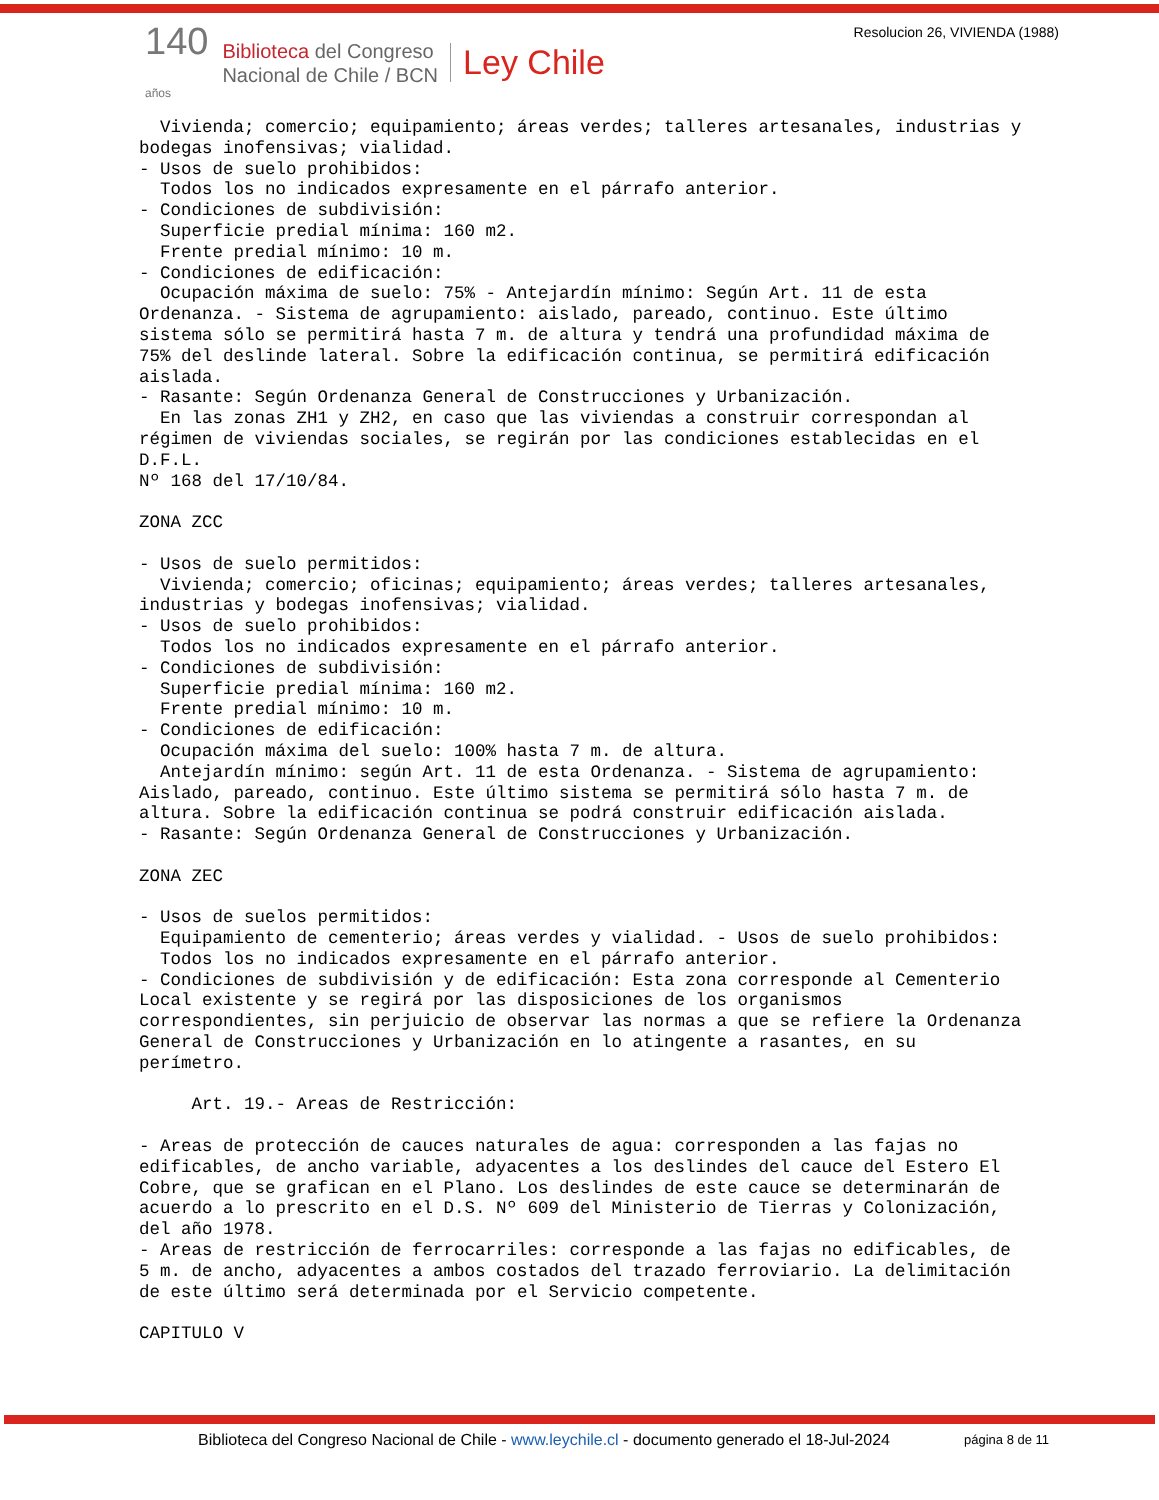Resolucion 26, VIVIENDA (1988)
140
años
Biblioteca del Congreso
Nacional de Chile / BCN
Ley Chile
  Vivienda; comercio; equipamiento; áreas verdes; talleres artesanales, industrias y
bodegas inofensivas; vialidad.
- Usos de suelo prohibidos:
  Todos los no indicados expresamente en el párrafo anterior.
- Condiciones de subdivisión:
  Superficie predial mínima: 160 m2.
  Frente predial mínimo: 10 m.
- Condiciones de edificación:
  Ocupación máxima de suelo: 75% - Antejardín mínimo: Según Art. 11 de esta
Ordenanza. - Sistema de agrupamiento: aislado, pareado, continuo. Este último
sistema sólo se permitirá hasta 7 m. de altura y tendrá una profundidad máxima de
75% del deslinde lateral. Sobre la edificación continua, se permitirá edificación
aislada.
- Rasante: Según Ordenanza General de Construcciones y Urbanización.
  En las zonas ZH1 y ZH2, en caso que las viviendas a construir correspondan al
régimen de viviendas sociales, se regirán por las condiciones establecidas en el
D.F.L.
Nº 168 del 17/10/84.

ZONA ZCC

- Usos de suelo permitidos:
  Vivienda; comercio; oficinas; equipamiento; áreas verdes; talleres artesanales,
industrias y bodegas inofensivas; vialidad.
- Usos de suelo prohibidos:
  Todos los no indicados expresamente en el párrafo anterior.
- Condiciones de subdivisión:
  Superficie predial mínima: 160 m2.
  Frente predial mínimo: 10 m.
- Condiciones de edificación:
  Ocupación máxima del suelo: 100% hasta 7 m. de altura.
  Antejardín mínimo: según Art. 11 de esta Ordenanza. - Sistema de agrupamiento:
Aislado, pareado, continuo. Este último sistema se permitirá sólo hasta 7 m. de
altura. Sobre la edificación continua se podrá construir edificación aislada.
- Rasante: Según Ordenanza General de Construcciones y Urbanización.

ZONA ZEC

- Usos de suelos permitidos:
  Equipamiento de cementerio; áreas verdes y vialidad. - Usos de suelo prohibidos:
  Todos los no indicados expresamente en el párrafo anterior.
- Condiciones de subdivisión y de edificación: Esta zona corresponde al Cementerio
Local existente y se regirá por las disposiciones de los organismos
correspondientes, sin perjuicio de observar las normas a que se refiere la Ordenanza
General de Construcciones y Urbanización en lo atingente a rasantes, en su
perímetro.

     Art. 19.- Areas de Restricción:

- Areas de protección de cauces naturales de agua: corresponden a las fajas no
edificables, de ancho variable, adyacentes a los deslindes del cauce del Estero El
Cobre, que se grafican en el Plano. Los deslindes de este cauce se determinarán de
acuerdo a lo prescrito en el D.S. Nº 609 del Ministerio de Tierras y Colonización,
del año 1978.
- Areas de restricción de ferrocarriles: corresponde a las fajas no edificables, de
5 m. de ancho, adyacentes a ambos costados del trazado ferroviario. La delimitación
de este último será determinada por el Servicio competente.

CAPITULO V
Biblioteca del Congreso Nacional de Chile - www.leychile.cl - documento generado el 18-Jul-2024
página 8 de 11